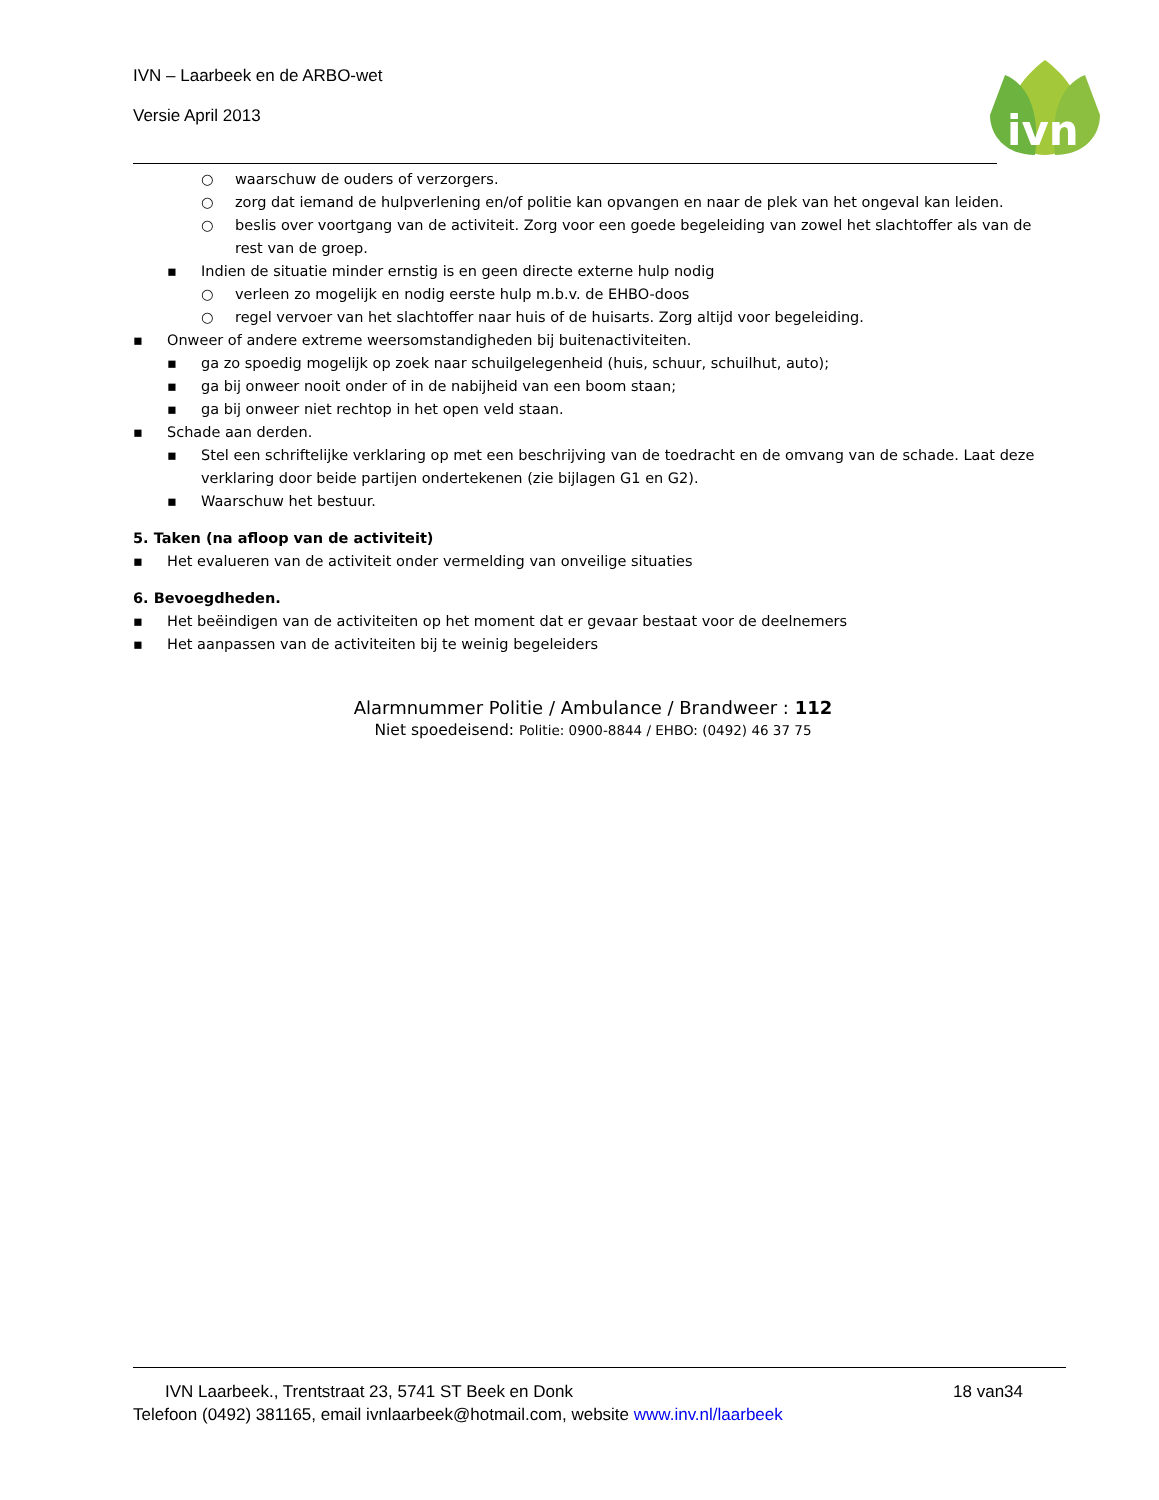IVN – Laarbeek en de ARBO-wet
Versie April 2013
ivn
○ waarschuw de ouders of verzorgers.
○ zorg dat iemand de hulpverlening en/of politie kan opvangen en naar de plek van het ongeval kan leiden.
○ beslis over voortgang van de activiteit. Zorg voor een goede begeleiding van zowel het slachtoffer als van de rest van de groep.
▪ Indien de situatie minder ernstig is en geen directe externe hulp nodig
○ verleen zo mogelijk en nodig eerste hulp m.b.v. de EHBO-doos
○ regel vervoer van het slachtoffer naar huis of de huisarts. Zorg altijd voor begeleiding.
▪ Onweer of andere extreme weersomstandigheden bij buitenactiviteiten.
▪ ga zo spoedig mogelijk op zoek naar schuilgelegenheid (huis, schuur, schuilhut, auto);
▪ ga bij onweer nooit onder of in de nabijheid van een boom staan;
▪ ga bij onweer niet rechtop in het open veld staan.
▪ Schade aan derden.
▪ Stel een schriftelijke verklaring op met een beschrijving van de toedracht en de omvang van de schade. Laat deze verklaring door beide partijen ondertekenen (zie bijlagen G1 en G2).
▪ Waarschuw het bestuur.
5. Taken (na afloop van de activiteit)
▪ Het evalueren van de activiteit onder vermelding van onveilige situaties
6. Bevoegdheden.
▪ Het beëindigen van de activiteiten op het moment dat er gevaar bestaat voor de deelnemers
▪ Het aanpassen van de activiteiten bij te weinig begeleiders
Alarmnummer Politie / Ambulance / Brandweer : 112
Niet spoedeisend: Politie: 0900-8844 / EHBO: (0492) 46 37 75
IVN Laarbeek., Trentstraat 23, 5741 ST Beek en Donk 18 van34
Telefoon (0492) 381165, email ivnlaarbeek@hotmail.com, website www.inv.nl/laarbeek